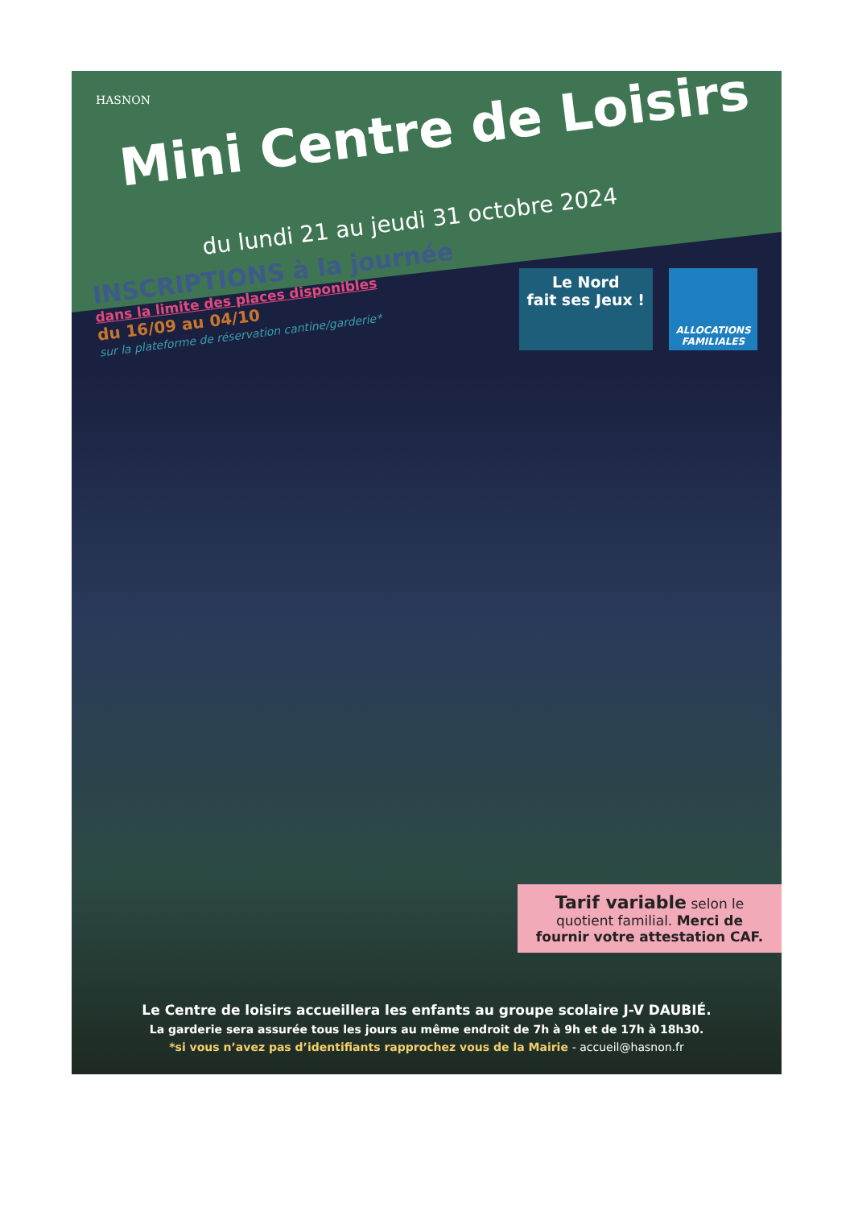HASNON
Mini Centre de Loisirs
du lundi 21 au jeudi 31 octobre 2024
INSCRIPTIONS à la journée
dans la limite des places disponibles
du 16/09 au 04/10
sur la plateforme de réservation cantine/garderie*
Le Nord
fait ses Jeux !
ALLOCATIONS FAMILIALES
Tarif variable selon le quotient familial. Merci de fournir votre attestation CAF.
Le Centre de loisirs accueillera les enfants au groupe scolaire J-V DAUBIÉ.
La garderie sera assurée tous les jours au même endroit de 7h à 9h et de 17h à 18h30.
*si vous n’avez pas d’identifiants rapprochez vous de la Mairie - accueil@hasnon.fr